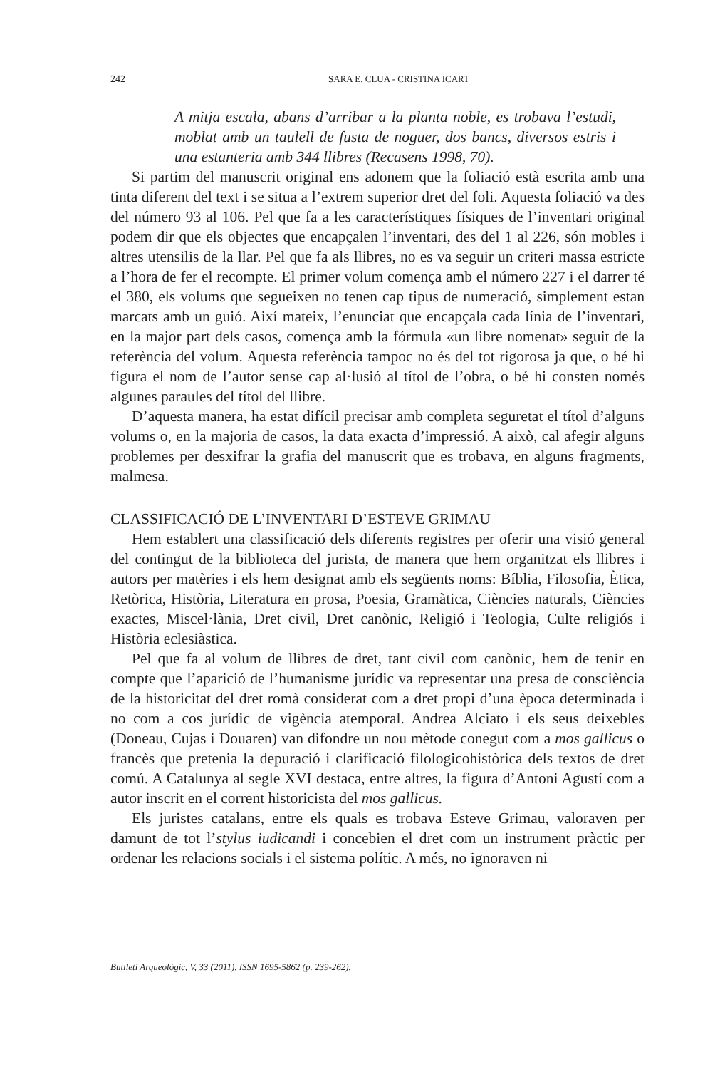242
SARA E. CLUA - CRISTINA ICART
A mitja escala, abans d’arribar a la planta noble, es trobava l’estudi, moblat amb un taulell de fusta de noguer, dos bancs, diversos estris i una estanteria amb 344 llibres (Recasens 1998, 70).
Si partim del manuscrit original ens adonem que la foliació està escrita amb una tinta diferent del text i se situa a l’extrem superior dret del foli. Aquesta foliació va des del número 93 al 106. Pel que fa a les característiques físiques de l’inventari original podem dir que els objectes que encapçalen l’inventari, des del 1 al 226, són mobles i altres utensilis de la llar. Pel que fa als llibres, no es va seguir un criteri massa estricte a l’hora de fer el recompte. El primer volum comença amb el número 227 i el darrer té el 380, els volums que segueixen no tenen cap tipus de numeració, simplement estan marcats amb un guió. Així mateix, l’enunciat que encapçala cada línia de l’inventari, en la major part dels casos, comença amb la fórmula «un libre nomenat» seguit de la referència del volum. Aquesta referència tampoc no és del tot rigorosa ja que, o bé hi figura el nom de l’autor sense cap al·lusió al títol de l’obra, o bé hi consten només algunes paraules del títol del llibre.
D’aquesta manera, ha estat difícil precisar amb completa seguretat el títol d’alguns volums o, en la majoria de casos, la data exacta d’impressió. A això, cal afegir alguns problemes per desxifrar la grafia del manuscrit que es trobava, en alguns fragments, malmesa.
CLASSIFICACIÓ DE L’INVENTARI D’ESTEVE GRIMAU
Hem establert una classificació dels diferents registres per oferir una visió general del contingut de la biblioteca del jurista, de manera que hem organitzat els llibres i autors per matèries i els hem designat amb els següents noms: Bíblia, Filosofia, Ètica, Retòrica, Història, Literatura en prosa, Poesia, Gramàtica, Ciències naturals, Ciències exactes, Miscel·lània, Dret civil, Dret canònic, Religió i Teologia, Culte religiós i Història eclesiàstica.
Pel que fa al volum de llibres de dret, tant civil com canònic, hem de tenir en compte que l’aparició de l’humanisme jurídic va representar una presa de consciència de la historicitat del dret romà considerat com a dret propi d’una època determinada i no com a cos jurídic de vigència atemporal. Andrea Alciato i els seus deixebles (Doneau, Cujas i Douaren) van difondre un nou mètode conegut com a mos gallicus o francès que pretenia la depuració i clarificació filologicohistòrica dels textos de dret comú. A Catalunya al segle XVI destaca, entre altres, la figura d’Antoni Agustí com a autor inscrit en el corrent historicista del mos gallicus.
Els juristes catalans, entre els quals es trobava Esteve Grimau, valoraven per damunt de tot l’stylus iudicandi i concebien el dret com un instrument pràctic per ordenar les relacions socials i el sistema polític. A més, no ignoraven ni
Butlletí Arqueològic, V, 33 (2011), ISSN 1695-5862 (p. 239-262).